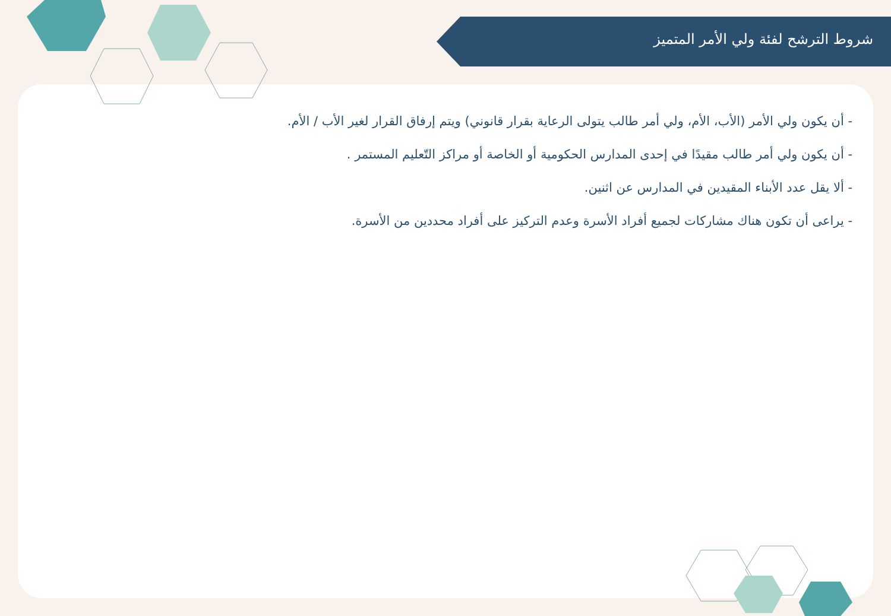شروط الترشح لفئة ولي الأمر المتميز
- أن يكون ولي الأمر (الأب، الأم، ولي أمر طالب يتولى الرعاية بقرار قانوني) ويتم إرفاق القرار لغير الأب / الأم.
- أن يكون ولي أمر طالب مقيدًا في إحدى المدارس الحكومية أو الخاصة أو مراكز التّعليم المستمر .
- ألا يقل عدد الأبناء المقيدين في المدارس عن اثنين.
- يراعى أن تكون هناك مشاركات لجميع أفراد الأسرة وعدم التركيز على أفراد محددين من الأسرة.